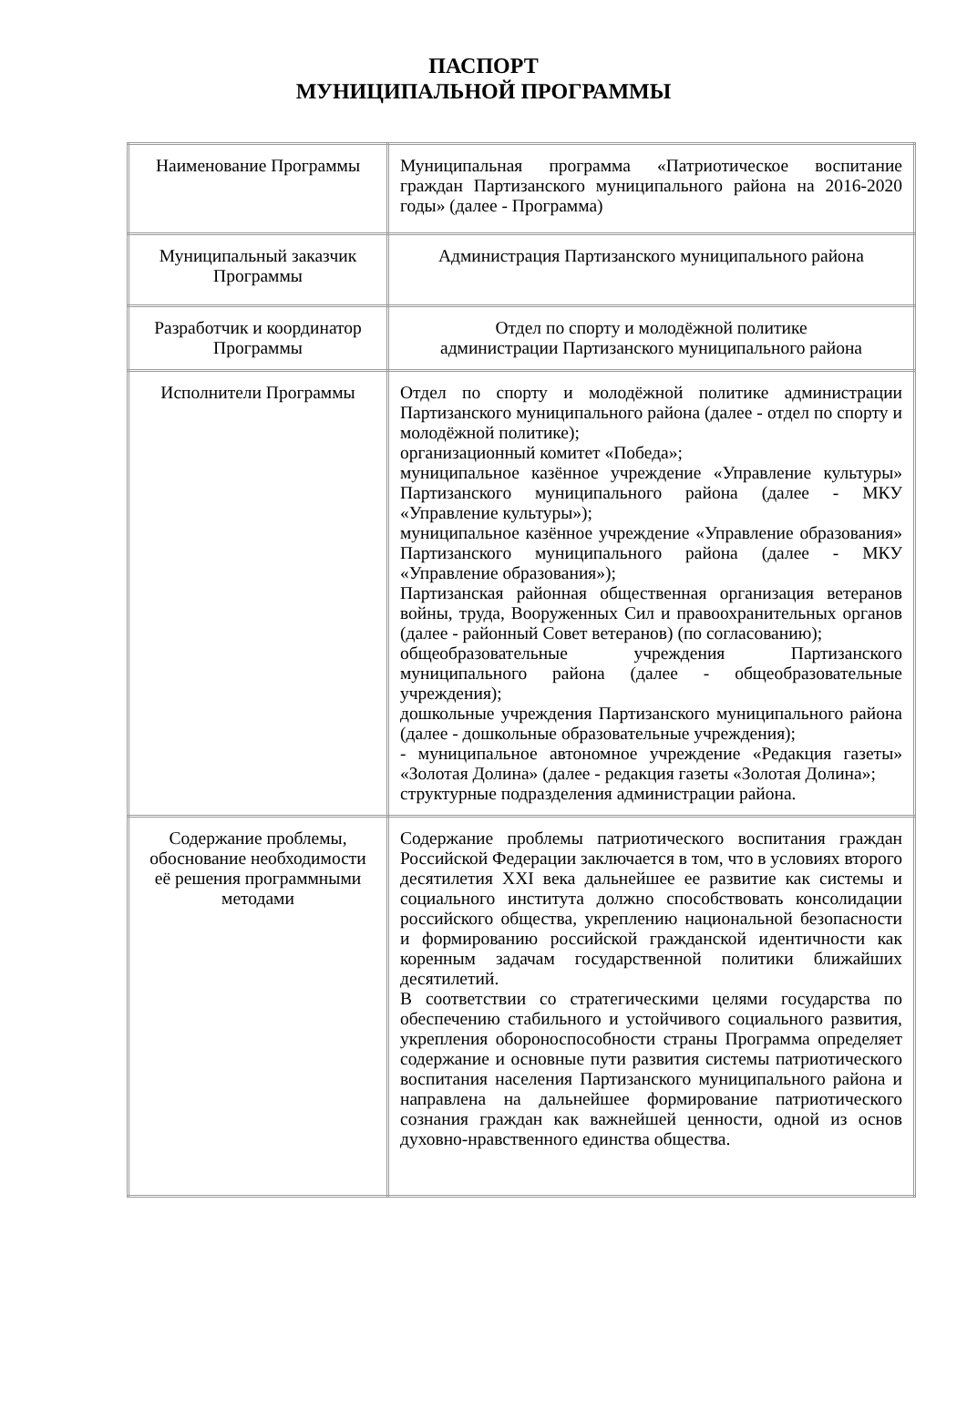ПАСПОРТ
МУНИЦИПАЛЬНОЙ ПРОГРАММЫ
| Наименование Программы | Муниципальная программа «Патриотическое воспитание граждан Партизанского муниципального района на 2016-2020 годы» (далее - Программа) |
| Муниципальный заказчик Программы | Администрация Партизанского муниципального района |
| Разработчик и координатор Программы | Отдел по спорту и молодёжной политике администрации Партизанского муниципального района |
| Исполнители Программы | Отдел по спорту и молодёжной политике администрации Партизанского муниципального района (далее - отдел по спорту и молодёжной политике); организационный комитет «Победа»; муниципальное казённое учреждение «Управление культуры» Партизанского муниципального района (далее - МКУ «Управление культуры»); муниципальное казённое учреждение «Управление образования» Партизанского муниципального района (далее - МКУ «Управление образования»); Партизанская районная общественная организация ветеранов войны, труда, Вооруженных Сил и правоохранительных органов (далее - районный Совет ветеранов) (по согласованию); общеобразовательные учреждения Партизанского муниципального района (далее - общеобразовательные учреждения); дошкольные учреждения Партизанского муниципального района (далее - дошкольные образовательные учреждения); - муниципальное автономное учреждение «Редакция газеты» «Золотая Долина» (далее - редакция газеты «Золотая Долина»; структурные подразделения администрации района. |
| Содержание проблемы, обоснование необходимости её решения программными методами | Содержание проблемы патриотического воспитания граждан Российской Федерации заключается в том, что в условиях второго десятилетия XXI века дальнейшее ее развитие как системы и социального института должно способствовать консолидации российского общества, укреплению национальной безопасности и формированию российской гражданской идентичности как коренным задачам государственной политики ближайших десятилетий. В соответствии со стратегическими целями государства по обеспечению стабильного и устойчивого социального развития, укрепления обороноспособности страны Программа определяет содержание и основные пути развития системы патриотического воспитания населения Партизанского муниципального района и направлена на дальнейшее формирование патриотического сознания граждан как важнейшей ценности, одной из основ духовно-нравственного единства общества. |